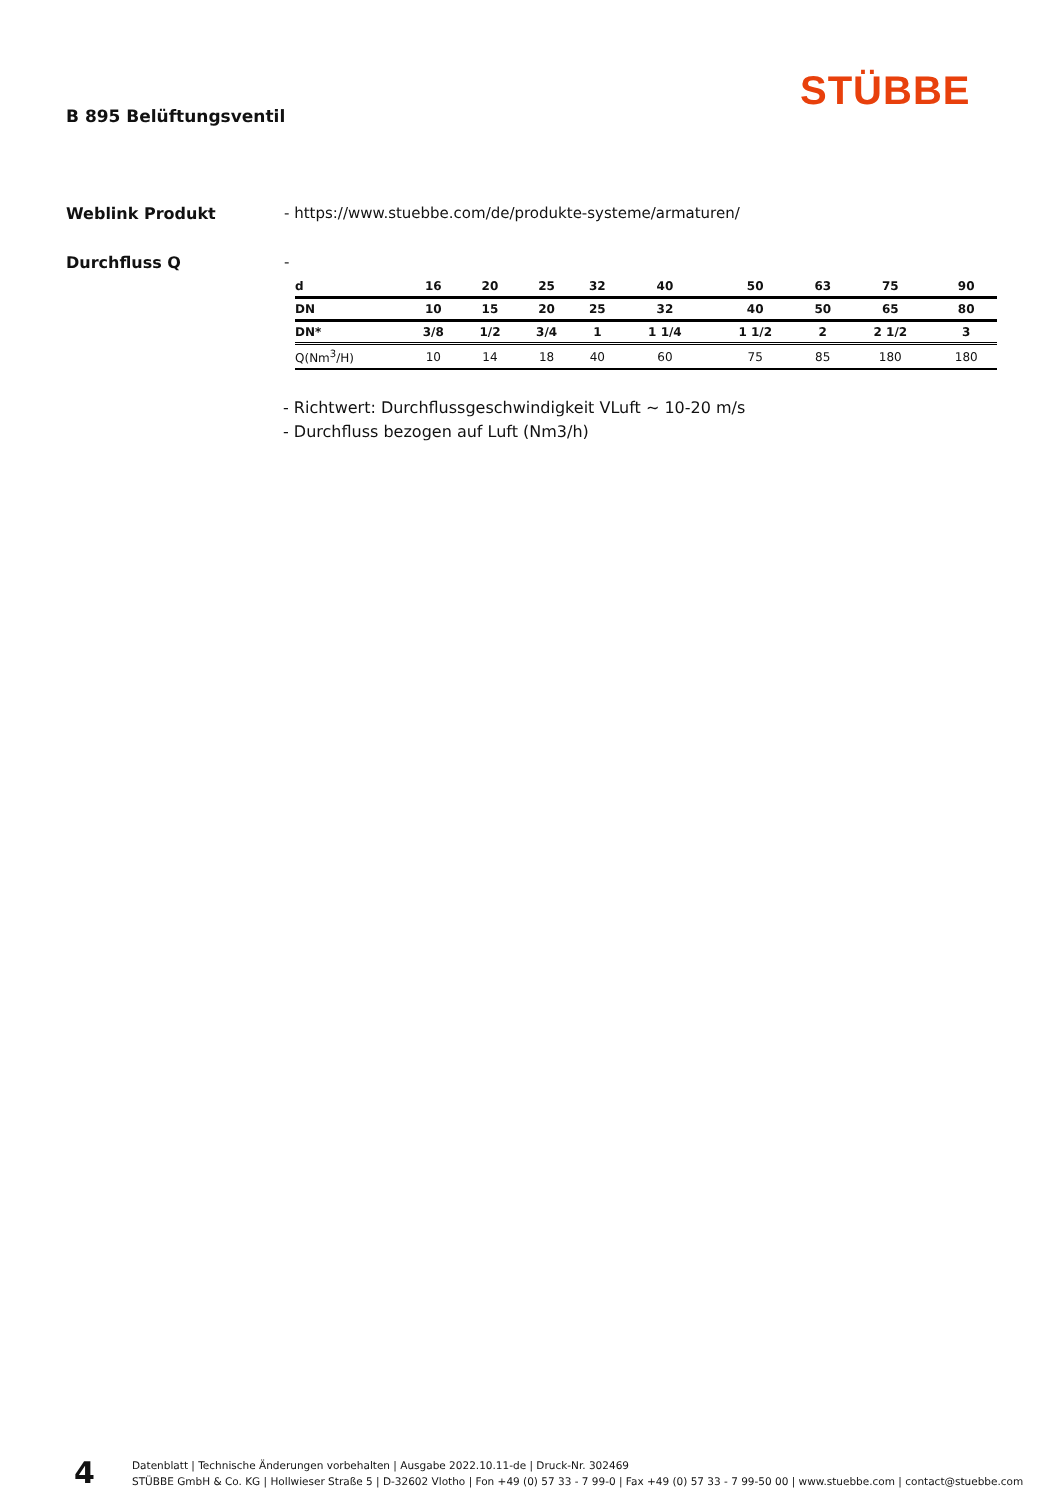STÜBBE
B 895 Belüftungsventil
Weblink Produkt - https://www.stuebbe.com/de/produkte-systeme/armaturen/
Durchfluss Q -
| d | 16 | 20 | 25 | 32 | 40 | 50 | 63 | 75 | 90 |
| DN | 10 | 15 | 20 | 25 | 32 | 40 | 50 | 65 | 80 |
| DN* | 3/8 | 1/2 | 3/4 | 1 | 1 1/4 | 1 1/2 | 2 | 2 1/2 | 3 |
| Q(Nm<sup>3</sup>/H) | 10 | 14 | 18 | 40 | 60 | 75 | 85 | 180 | 180 |
- Richtwert: Durchflussgeschwindigkeit VLuft ~ 10-20 m/s
- Durchfluss bezogen auf Luft (Nm3/h)
4
Datenblatt | Technische Änderungen vorbehalten | Ausgabe 2022.10.11-de | Druck-Nr. 302469
STÜBBE GmbH & Co. KG | Hollwieser Straße 5 | D-32602 Vlotho | Fon +49 (0) 57 33 - 7 99-0 | Fax +49 (0) 57 33 - 7 99-50 00 | www.stuebbe.com | contact@stuebbe.com